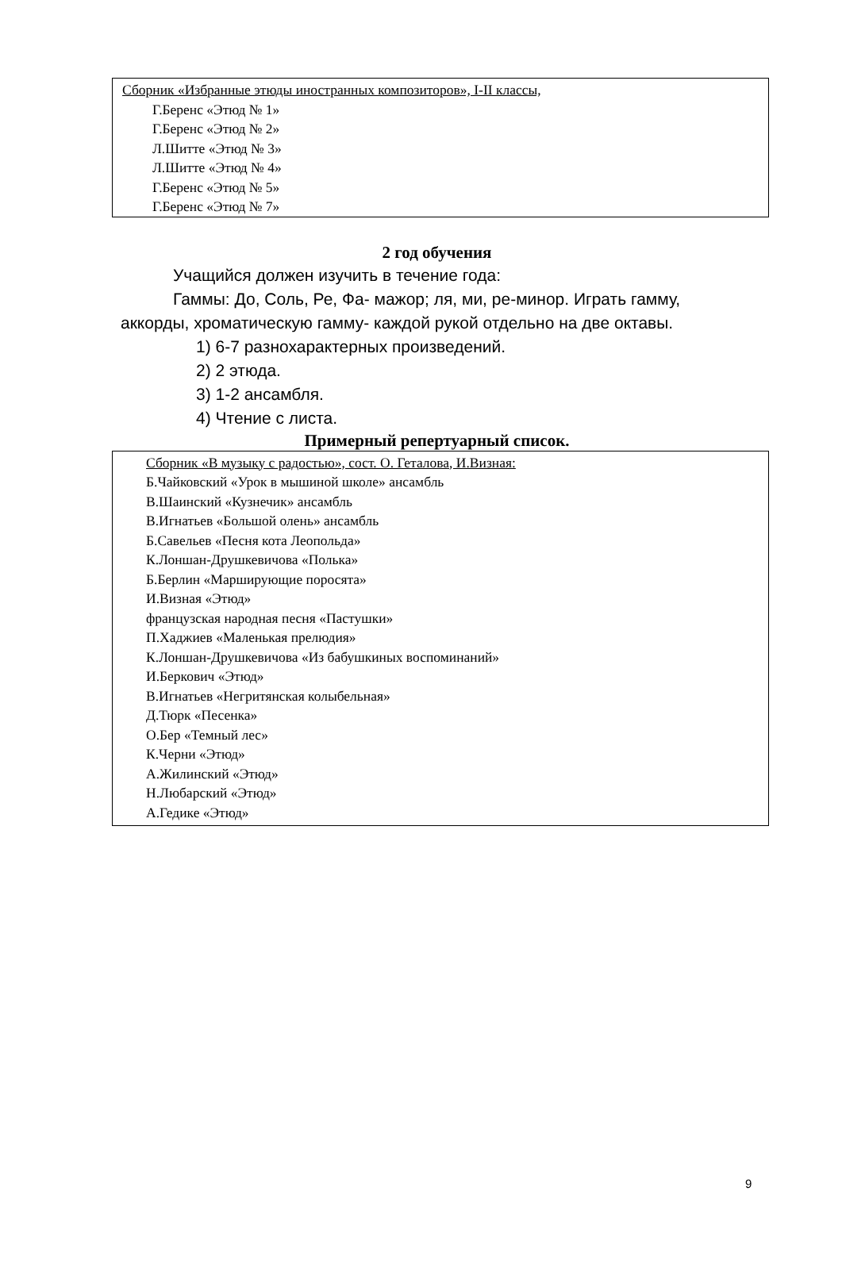Сборник «Избранные этюды иностранных композиторов», I-II классы,
Г.Беренс «Этюд № 1»
Г.Беренс «Этюд № 2»
Л.Шитте «Этюд № 3»
Л.Шитте «Этюд № 4»
Г.Беренс «Этюд № 5»
Г.Беренс «Этюд № 7»
2 год обучения
Учащийся должен изучить в течение года:
Гаммы: До, Соль, Ре, Фа- мажор; ля, ми, ре-минор. Играть гамму, аккорды, хроматическую гамму- каждой рукой отдельно на две октавы.
1) 6-7 разнохарактерных произведений.
2) 2 этюда.
3) 1-2 ансамбля.
4) Чтение с листа.
Примерный репертуарный список.
Сборник «В музыку с радостью», сост. О. Геталова, И.Визная:
Б.Чайковский «Урок в мышиной школе» ансамбль
В.Шаинский «Кузнечик» ансамбль
В.Игнатьев «Большой олень» ансамбль
Б.Савельев «Песня кота Леопольда»
К.Лоншан-Друшкевичова «Полька»
Б.Берлин «Марширующие поросята»
И.Визная «Этюд»
французская народная песня «Пастушки»
П.Хаджиев «Маленькая прелюдия»
К.Лоншан-Друшкевичова «Из бабушкиных воспоминаний»
И.Беркович «Этюд»
В.Игнатьев «Негритянская колыбельная»
Д.Тюрк «Песенка»
О.Бер «Темный лес»
К.Черни «Этюд»
А.Жилинский «Этюд»
Н.Любарский «Этюд»
А.Гедике «Этюд»
9